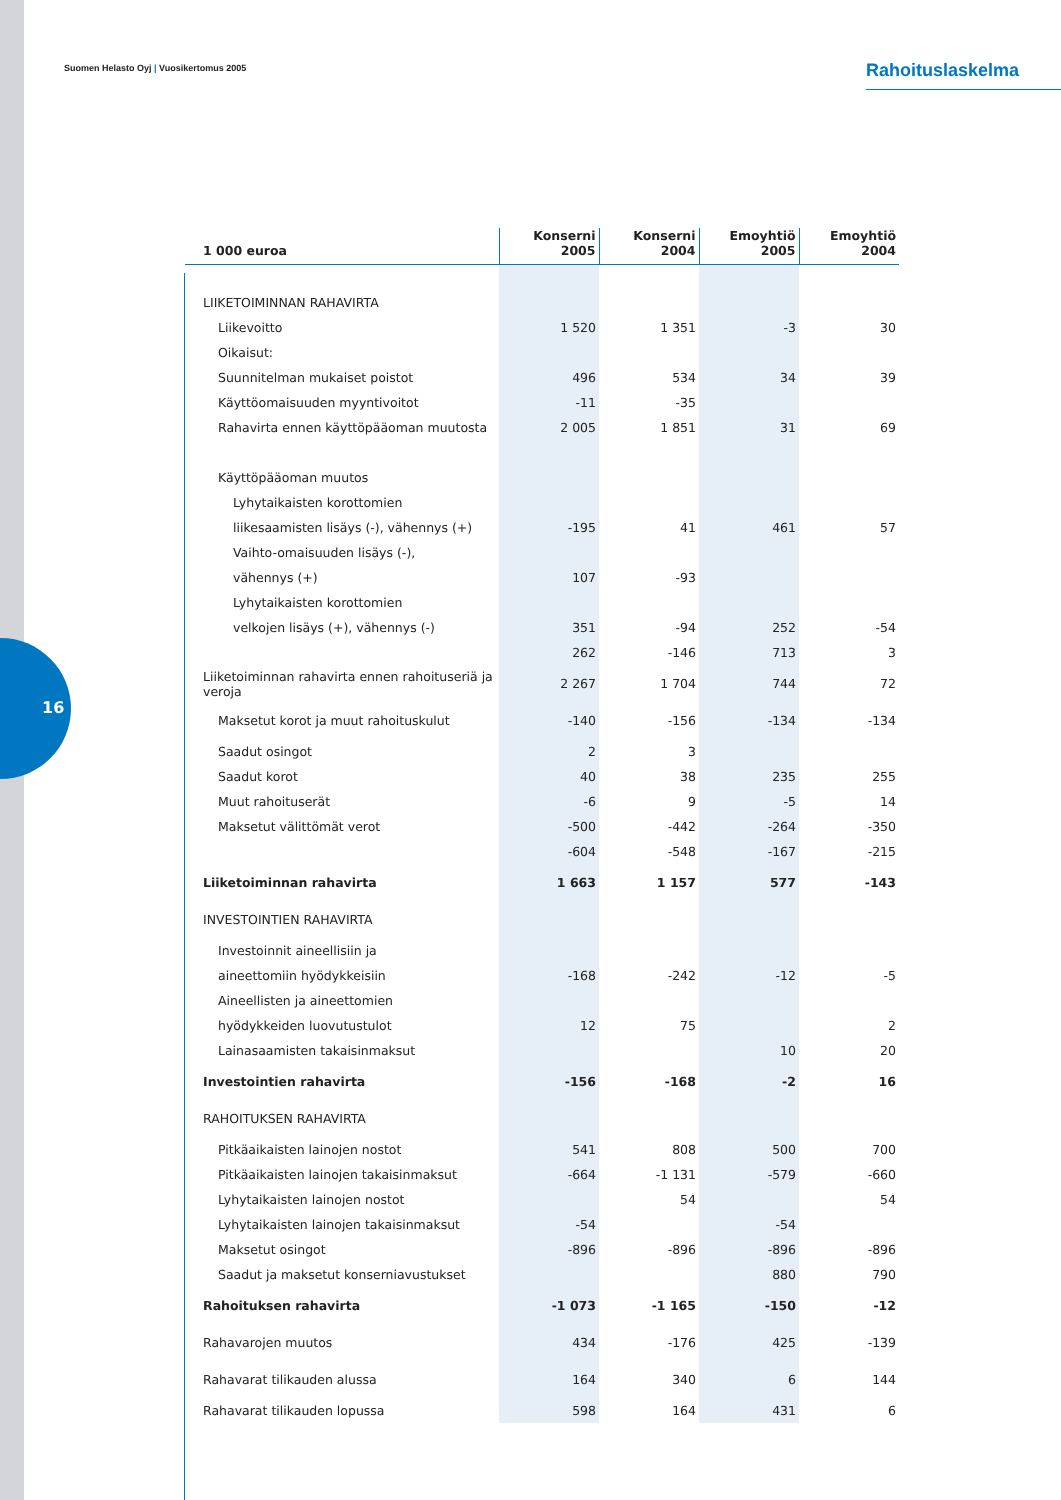16
Suomen Helasto Oyj | Vuosikertomus 2005
Rahoituslaskelma
| 1 000 euroa | Konserni 2005 | Konserni 2004 | Emoyhtiö 2005 | Emoyhtiö 2004 |
| --- | --- | --- | --- | --- |
| LIIKETOIMINNAN RAHAVIRTA | | | | |
| Liikevoitto | 1 520 | 1 351 | -3 | 30 |
| Oikaisut: | | | | |
| Suunnitelman mukaiset poistot | 496 | 534 | 34 | 39 |
| Käyttöomaisuuden myyntivoitot | -11 | -35 | | |
| Rahavirta ennen käyttöpääoman muutosta | 2 005 | 1 851 | 31 | 69 |
| Käyttöpääoman muutos | | | | |
| Lyhytaikaisten korottomien | | | | |
| liikesaamisten lisäys (-), vähennys (+) | -195 | 41 | 461 | 57 |
| Vaihto-omaisuuden lisäys (-), | | | | |
| vähennys (+) | 107 | -93 | | |
| Lyhytaikaisten korottomien | | | | |
| velkojen lisäys (+), vähennys (-) | 351 | -94 | 252 | -54 |
| | 262 | -146 | 713 | 3 |
| Liiketoiminnan rahavirta ennen rahoituseriä ja veroja | 2 267 | 1 704 | 744 | 72 |
| Maksetut korot ja muut rahoituskulut | -140 | -156 | -134 | -134 |
| Saadut osingot | 2 | 3 | | |
| Saadut korot | 40 | 38 | 235 | 255 |
| Muut rahoituserät | -6 | 9 | -5 | 14 |
| Maksetut välittömät verot | -500 | -442 | -264 | -350 |
| | -604 | -548 | -167 | -215 |
| Liiketoiminnan rahavirta | 1 663 | 1 157 | 577 | -143 |
| INVESTOINTIEN RAHAVIRTA | | | | |
| Investoinnit aineellisiin ja | | | | |
| aineettomiin hyödykkeisiin | -168 | -242 | -12 | -5 |
| Aineellisten ja aineettomien | | | | |
| hyödykkeiden luovutustulot | 12 | 75 | | 2 |
| Lainasaamisten takaisinmaksut | | | 10 | 20 |
| Investointien rahavirta | -156 | -168 | -2 | 16 |
| RAHOITUKSEN RAHAVIRTA | | | | |
| Pitkäaikaisten lainojen nostot | 541 | 808 | 500 | 700 |
| Pitkäaikaisten lainojen takaisinmaksut | -664 | -1 131 | -579 | -660 |
| Lyhytaikaisten lainojen nostot | | 54 | | 54 |
| Lyhytaikaisten lainojen takaisinmaksut | -54 | | -54 | |
| Maksetut osingot | -896 | -896 | -896 | -896 |
| Saadut ja maksetut konserniavustukset | | | 880 | 790 |
| Rahoituksen rahavirta | -1 073 | -1 165 | -150 | -12 |
| Rahavarojen muutos | 434 | -176 | 425 | -139 |
| Rahavarat tilikauden alussa | 164 | 340 | 6 | 144 |
| Rahavarat tilikauden lopussa | 598 | 164 | 431 | 6 |